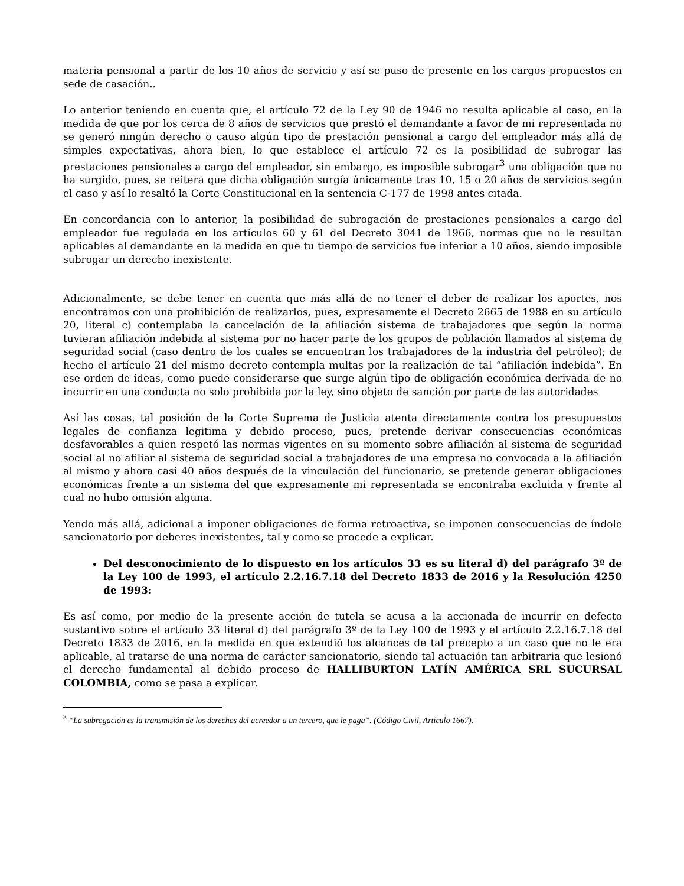materia pensional a partir de los 10 años de servicio y así se puso de presente en los cargos propuestos en sede de casación..
Lo anterior teniendo en cuenta que, el artículo 72 de la Ley 90 de 1946 no resulta aplicable al caso, en la medida de que por los cerca de 8 años de servicios que prestó el demandante a favor de mi representada no se generó ningún derecho o causo algún tipo de prestación pensional a cargo del empleador más allá de simples expectativas, ahora bien, lo que establece el artículo 72 es la posibilidad de subrogar las prestaciones pensionales a cargo del empleador, sin embargo, es imposible subrogar<sup>3</sup> una obligación que no ha surgido, pues, se reitera que dicha obligación surgía únicamente tras 10, 15 o 20 años de servicios según el caso y así lo resaltó la Corte Constitucional en la sentencia C-177 de 1998 antes citada.
En concordancia con lo anterior, la posibilidad de subrogación de prestaciones pensionales a cargo del empleador fue regulada en los artículos 60 y 61 del Decreto 3041 de 1966, normas que no le resultan aplicables al demandante en la medida en que tu tiempo de servicios fue inferior a 10 años, siendo imposible subrogar un derecho inexistente.
Adicionalmente, se debe tener en cuenta que más allá de no tener el deber de realizar los aportes, nos encontramos con una prohibición de realizarlos, pues, expresamente el Decreto 2665 de 1988 en su artículo 20, literal c) contemplaba la cancelación de la afiliación sistema de trabajadores que según la norma tuvieran afiliación indebida al sistema por no hacer parte de los grupos de población llamados al sistema de seguridad social (caso dentro de los cuales se encuentran los trabajadores de la industria del petróleo); de hecho el artículo 21 del mismo decreto contempla multas por la realización de tal “afiliación indebida”. En ese orden de ideas, como puede considerarse que surge algún tipo de obligación económica derivada de no incurrir en una conducta no solo prohibida por la ley, sino objeto de sanción por parte de las autoridades
Así las cosas, tal posición de la Corte Suprema de Justicia atenta directamente contra los presupuestos legales de confianza legitima y debido proceso, pues, pretende derivar consecuencias económicas desfavorables a quien respetó las normas vigentes en su momento sobre afiliación al sistema de seguridad social al no afiliar al sistema de seguridad social a trabajadores de una empresa no convocada a la afiliación al mismo y ahora casi 40 años después de la vinculación del funcionario, se pretende generar obligaciones económicas frente a un sistema del que expresamente mi representada se encontraba excluida y frente al cual no hubo omisión alguna.
Yendo más allá, adicional a imponer obligaciones de forma retroactiva, se imponen consecuencias de índole sancionatorio por deberes inexistentes, tal y como se procede a explicar.
Del desconocimiento de lo dispuesto en los artículos 33 es su literal d) del parágrafo 3º de la Ley 100 de 1993, el artículo 2.2.16.7.18 del Decreto 1833 de 2016 y la Resolución 4250 de 1993:
Es así como, por medio de la presente acción de tutela se acusa a la accionada de incurrir en defecto sustantivo sobre el artículo 33 literal d) del parágrafo 3º de la Ley 100 de 1993 y el artículo 2.2.16.7.18 del Decreto 1833 de 2016, en la medida en que extendió los alcances de tal precepto a un caso que no le era aplicable, al tratarse de una norma de carácter sancionatorio, siendo tal actuación tan arbitraria que lesionó el derecho fundamental al debido proceso de HALLIBURTON LATÍN AMÉRICA SRL SUCURSAL COLOMBIA, como se pasa a explicar.
<sup>3</sup> “La subrogación es la transmisión de los derechos del acreedor a un tercero, que le paga”. (Código Civil, Artículo 1667).